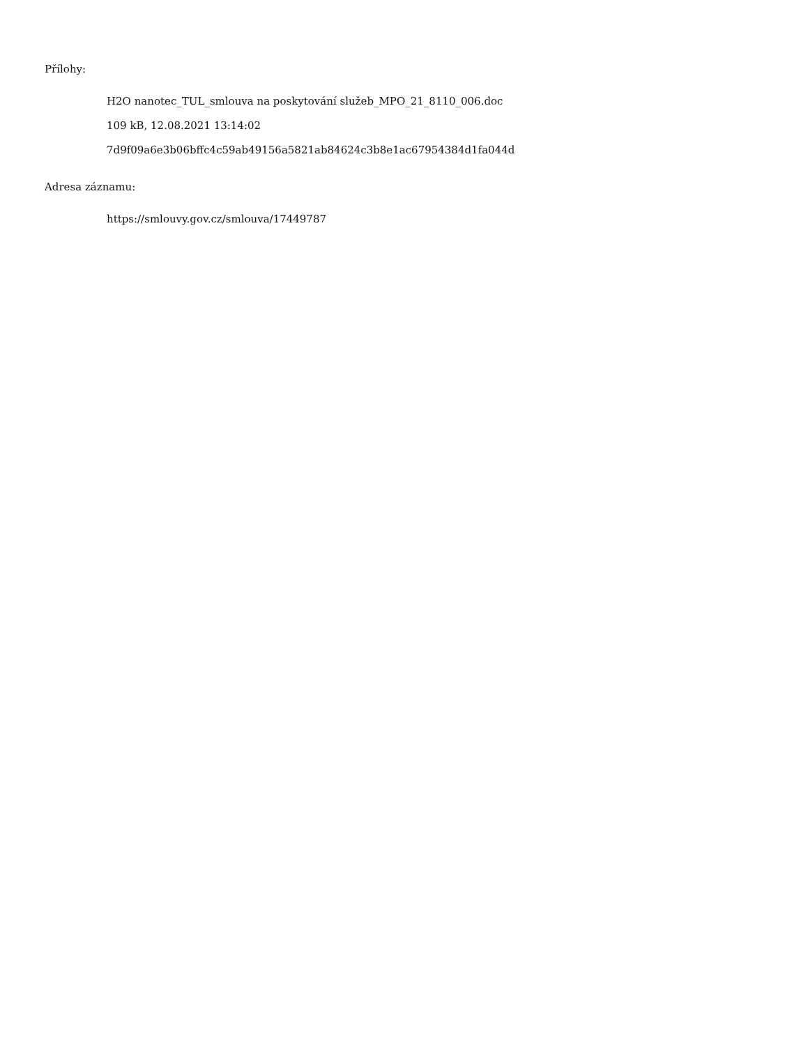Přílohy:
H2O nanotec_TUL_smlouva na poskytování služeb_MPO_21_8110_006.doc
109 kB, 12.08.2021 13:14:02
7d9f09a6e3b06bffc4c59ab49156a5821ab84624c3b8e1ac67954384d1fa044d
Adresa záznamu:
https://smlouvy.gov.cz/smlouva/17449787